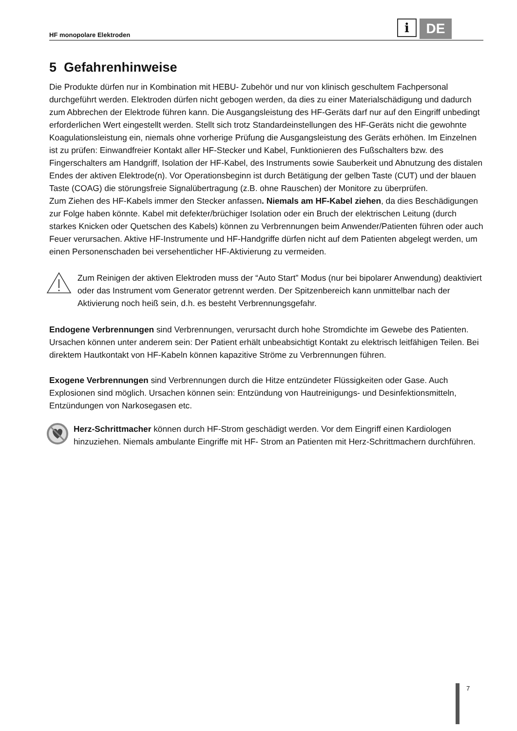HF monopolare Elektroden
i
DE
5 Gefahrenhinweise
Die Produkte dürfen nur in Kombination mit HEBU- Zubehör und nur von klinisch geschultem Fachpersonal durchgeführt werden. Elektroden dürfen nicht gebogen werden, da dies zu einer Materialschädigung und dadurch zum Abbrechen der Elektrode führen kann. Die Ausgangsleistung des HF-Geräts darf nur auf den Eingriff unbedingt erforderlichen Wert eingestellt werden. Stellt sich trotz Standardeinstellungen des HF-Geräts nicht die gewohnte Koagulationsleistung ein, niemals ohne vorherige Prüfung die Ausgangsleistung des Geräts erhöhen. Im Einzelnen ist zu prüfen: Einwandfreier Kontakt aller HF-Stecker und Kabel, Funktionieren des Fußschalters bzw. des Fingerschalters am Handgriff, Isolation der HF-Kabel, des Instruments sowie Sauberkeit und Abnutzung des distalen Endes der aktiven Elektrode(n). Vor Operationsbeginn ist durch Betätigung der gelben Taste (CUT) und der blauen Taste (COAG) die störungsfreie Signalübertragung (z.B. ohne Rauschen) der Monitore zu überprüfen.
Zum Ziehen des HF-Kabels immer den Stecker anfassen. Niemals am HF-Kabel ziehen, da dies Beschädigungen zur Folge haben könnte. Kabel mit defekter/brüchiger Isolation oder ein Bruch der elektrischen Leitung (durch starkes Knicken oder Quetschen des Kabels) können zu Verbrennungen beim Anwender/Patienten führen oder auch Feuer verursachen. Aktive HF-Instrumente und HF-Handgriffe dürfen nicht auf dem Patienten abgelegt werden, um einen Personenschaden bei versehentlicher HF-Aktivierung zu vermeiden.
Zum Reinigen der aktiven Elektroden muss der “Auto Start” Modus (nur bei bipolarer Anwendung) deaktiviert oder das Instrument vom Generator getrennt werden. Der Spitzenbereich kann unmittelbar nach der Aktivierung noch heiß sein, d.h. es besteht Verbrennungsgefahr.
Endogene Verbrennungen sind Verbrennungen, verursacht durch hohe Stromdichte im Gewebe des Patienten. Ursachen können unter anderem sein: Der Patient erhält unbeabsichtigt Kontakt zu elektrisch leitfähigen Teilen. Bei direktem Hautkontakt von HF-Kabeln können kapazitive Ströme zu Verbrennungen führen.
Exogene Verbrennungen sind Verbrennungen durch die Hitze entzündeter Flüssigkeiten oder Gase. Auch Explosionen sind möglich. Ursachen können sein: Entzündung von Hautreinigungs- und Desinfektionsmitteln, Entzündungen von Narkosegasen etc.
Herz-Schrittmacher können durch HF-Strom geschädigt werden. Vor dem Eingriff einen Kardiologen hinzuziehen. Niemals ambulante Eingriffe mit HF- Strom an Patienten mit Herz-Schrittmachern durchführen.
7